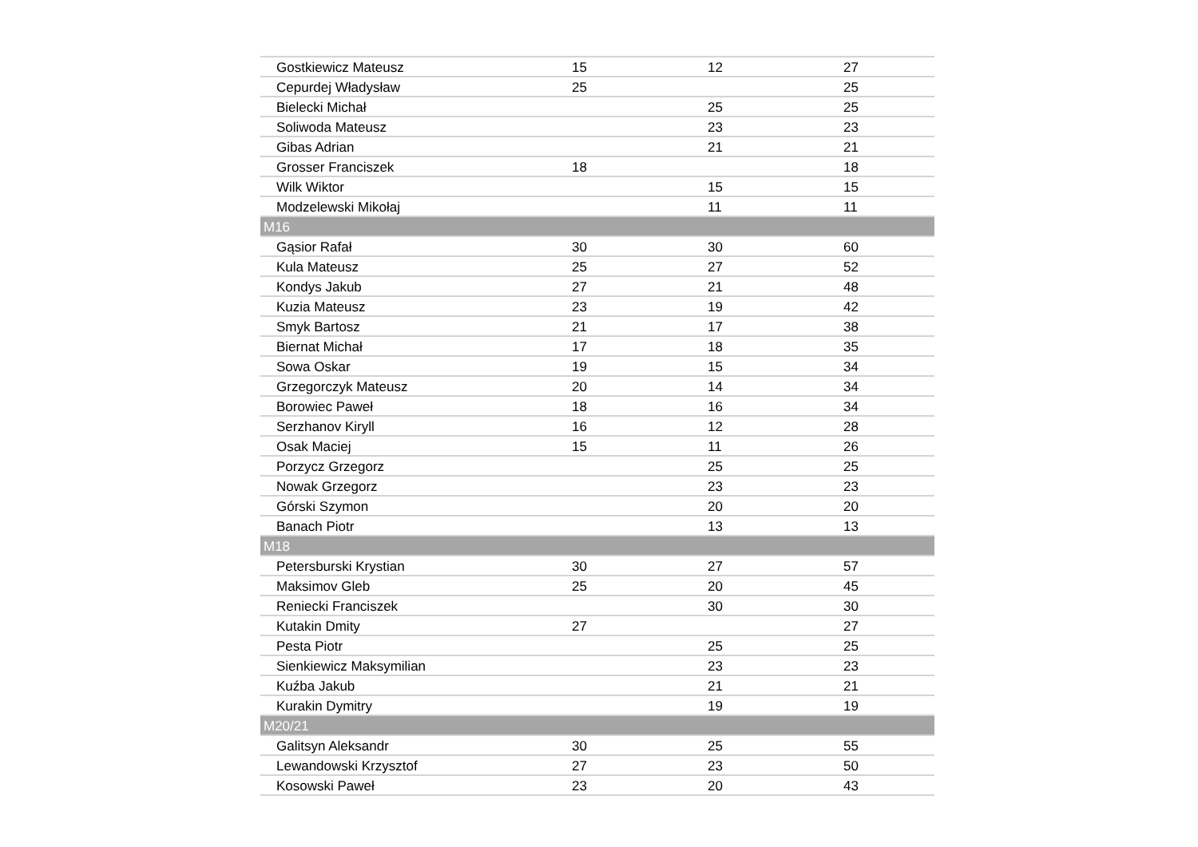| Gostkiewicz Mateusz | 15 | 12 | 27 |
| Cepurdej Władysław | 25 | | 25 |
| Bielecki Michał | | 25 | 25 |
| Soliwoda Mateusz | | 23 | 23 |
| Gibas Adrian | | 21 | 21 |
| Grosser Franciszek | 18 | | 18 |
| Wilk Wiktor | | 15 | 15 |
| Modzelewski Mikołaj | | 11 | 11 |
| M16 | | | |
| Gąsior Rafał | 30 | 30 | 60 |
| Kula Mateusz | 25 | 27 | 52 |
| Kondys Jakub | 27 | 21 | 48 |
| Kuzia Mateusz | 23 | 19 | 42 |
| Smyk Bartosz | 21 | 17 | 38 |
| Biernat Michał | 17 | 18 | 35 |
| Sowa Oskar | 19 | 15 | 34 |
| Grzegorczyk Mateusz | 20 | 14 | 34 |
| Borowiec Paweł | 18 | 16 | 34 |
| Serzhanov Kiryll | 16 | 12 | 28 |
| Osak Maciej | 15 | 11 | 26 |
| Porzycz Grzegorz | | 25 | 25 |
| Nowak Grzegorz | | 23 | 23 |
| Górski Szymon | | 20 | 20 |
| Banach Piotr | | 13 | 13 |
| M18 | | | |
| Petersburski Krystian | 30 | 27 | 57 |
| Maksimov Gleb | 25 | 20 | 45 |
| Reniecki Franciszek | | 30 | 30 |
| Kutakin Dmity | 27 | | 27 |
| Pesta Piotr | | 25 | 25 |
| Sienkiewicz Maksymilian | | 23 | 23 |
| Kuźba Jakub | | 21 | 21 |
| Kurakin Dymitry | | 19 | 19 |
| M20/21 | | | |
| Galitsyn Aleksandr | 30 | 25 | 55 |
| Lewandowski Krzysztof | 27 | 23 | 50 |
| Kosowski Paweł | 23 | 20 | 43 |